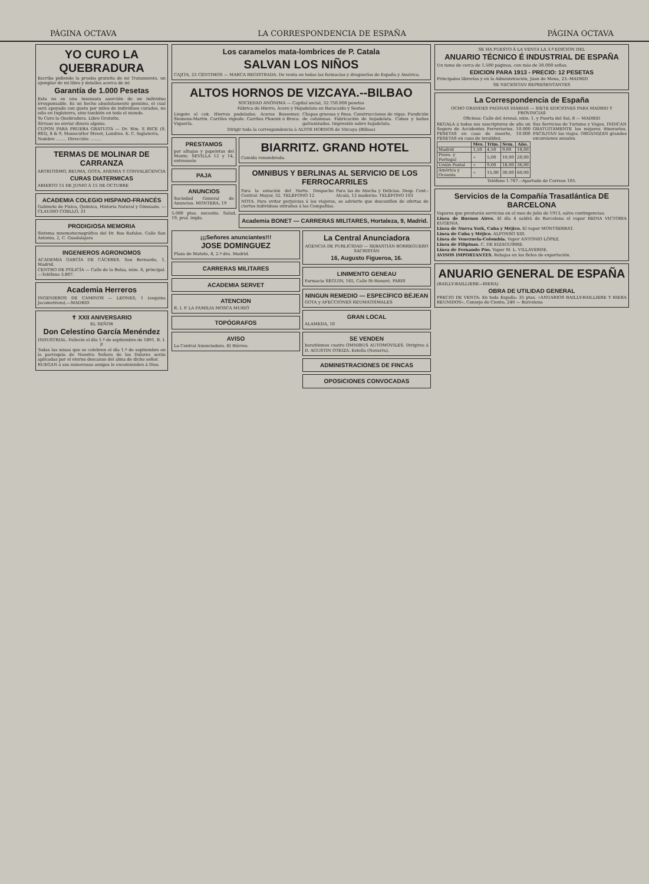PÁGINA OCTAVA LA CORRESPONDENCIA DE ESPAÑA PÁGINA OCTAVA
YO CURO LA QUEBRADURA
Escriba pidiendo la prueba gratuita de mi Tratamiento, un ejemplar de mi libro y detalles acerca de mi
Garantía de 1.000 Pesetas
Esta no es una insensata aserción de un individuo irresponsable. Es un hecho absolutamente genuino, el cual será apoyado con gusto por miles de individuos curados, no sólo en Inglaterra, sino también en todo el mundo.
Yo Curo la Quebradura. Libro Gratuito.
Sírvase no enviar dinero alguno.
CUPON PARA PRUEBA GRATUITA — Dr. Wm. S RICE (S. 883), 8 & 9, Stonecutter Street, Londres. E. C. Inglaterra.
Nombre ........ Dirección: ........
TERMAS DE MOLINAR DE CARRANZA
ARTRITISMO, REUMA, GOTA, ANEMIA Y CONVALECENCIA
CURAS DIATERMICAS
ABIERTO 15 DE JUNIO Á 15 DE OCTUBRE
ACADEMIA COLEGIO HISPANO-FRANCÉS
Gabinete de Física, Química, Historia Natural y Gimnasio. —CLAUDIO COELLO, 31
PRODIGIOSA MEMORIA
Sistema mnemotecnográfico del Dr. Ros Rafales. Calle San Antonio, 2, C. Guadalajara
INGENIEROS AGRONOMOS
ACADEMIA GARCÍA DE CÁCERES. San Bernardo, 1, Madrid.
CENTRO DE POLICÍA — Calle de la Bolsa, núm. 6, principal.—Teléfono 3.807.
Academia Herreros
INGENIEROS DE CAMINOS — LEONES, 1 (esquina Jacometrezo).—MADRID
✝ XXII ANIVERSARIO
EL SEÑOR
Don Celestino García Menéndez
INDUSTRIAL. Falleció el día 1.º de septiembre de 1891. R. I. P.
Todas las misas que se celebren el día 1.º de septiembre en la parroquia de Nuestra Señora de los Dolores serán aplicadas por el eterno descanso del alma de dicho señor.
RUEGAN á sus numerosos amigos le encomienden á Dios.
Los caramelos mata-lombrices de P. Catala
SALVAN LOS NIÑOS
CAJITA, 25 CÉNTIMOS — MARCA REGISTRADA. De venta en todas las farmacias y droguerías de España y América.
ALTOS HORNOS DE VIZCAYA.--BILBAO
SOCIEDAD ANÓNIMA — Capital social, 32.750.000 pesetas
Fábrica de Hierro, Acero y Hojadelata en Baracaldo y Sestao
Lingote al cok. Hierros pudelados. Aceros Bessemer, Siemens-Martin. Carriles vignole. Carriles Phœnix ó Broca. Viguería.
Chapas gruesas y finas. Construcciones de vigas. Fundición de columnas. Fabricación de hojadelata. Cubos y baños galvanizados. Impresión sobre hojadelata.
Dirigir toda la correspondencia á ALTOS HORNOS de Vizcaya (Bilbao)
PRESTAMOS
por alhajas y papeletas del Monte. SEVILLA 12 y 14, entresuelo
PAJA
ANUNCIOS
Sociedad General de Anuncios. MONTERA, 19
5.000 ptas. necesito. Salud, 19, pral. izqda.
BIARRITZ. GRAND HOTEL
Comida renombrada.
OMNIBUS Y BERLINAS AL SERVICIO DE LOS FERROCARRILES
Para la estación del Norte. Despacho Central: Mayor, 32. TELÉFONO 12
Para las de Atocha y Delicias. Desp. Cent.: Alcalá, 12 moderno. TELÉFONO 103
NOTA. Para evitar perjuicios á los viajeros, se advierte que desconfíen de ofertas de ciertos individuos extraños á las Compañías.
Academia BONET — CARRERAS MILITARES, Hortaleza, 9, Madrid.
¡¡¡Señores anunciantes!!!
JOSE DOMINGUEZ
Plaza de Matute, 8, 2.º dra. Madrid.
CARRERAS MILITARES
ACADEMIA SERVET
ATENCION
R. I. P. LA FAMILIA MOSCA MURIÓ
TOPÓGRAFOS
AVISO
La Central Anunciadora. El Hórreo.
La Central Anunciadora
AGENCIA DE PUBLICIDAD — SEBASTIÁN BORREGUERO SACRISTÁN
16, Augusto Figueroa, 16.
LINIMENTO GENEAU
Farmacia SÉGUIN, 165, Calle St-Honoré, PARIS
NINGUN REMEDIO — ESPECÍFICO BÉJEAN
GOTA y AFECCIONES REUMATISMALES
GRAN LOCAL
ALAMEDA, 10
SE VENDEN
baratísimos cuatro OMNIBUS AUTOMOVILES. Dirigirse á D. AGUSTIN OTEIZA. Estella (Navarra).
ADMINISTRACIONES DE FINCAS
OPOSICIONES CONVOCADAS
SE HA PUESTO Á LA VENTA LA 3.ª EDICION DEL
ANUARIO TÉCNICO É INDUSTRIAL DE ESPAÑA
Un tomo de cerca de 1.500 páginas, con más de 30.000 señas.
EDICION PARA 1913 - PRECIO: 12 PESETAS
Principales librerías y en la Administración, Juan de Mena, 23.-MADRID
SE NECESITAN REPRESENTANTES
La Correspondencia de España
OCHO GRANDES PAGINAS DIARIAS — SIETE EDICIONES PARA MADRID Y PROVINCIAS
Oficinas: Calle del Arenal, núm. 1, y Puerta del Sol, 8 — MADRID
REGALA á todos sus suscriptores de año un Seguro de Accidentes Ferroviarios. 10.000 PESETAS en caso de muerte, 10.000 PESETAS en caso de invalidez.
| | Mes. | Trim. | Sem. | Año. |
| --- | --- | --- | --- | --- |
| Madrid | 1,50 | 4,50 | 9,00 | 18,00 |
| Provs. y Portugal | » | 5,00 | 10,00 | 20,00 |
| Unión Postal | » | 9,00 | 18,00 | 36,00 |
| América y Oceanía | » | 15,00 | 30,00 | 60,00 |
Sus Servicios de Turismo y Viajes. INDICAN GRATUITAMENTE los mejores itinerarios. FACILITAN los viajes. ORGANIZAN grandes excursiones anuales.
Teléfono 1.767.--Apartado de Correos 105.
Servicios de la Compañía Trasatlántica DE BARCELONA
Vapores que prestarán servicios en el mes de julio de 1913, salvo contingencias.
Línea de Buenos Aires. El día 4 saldrá de Barcelona el vapor REINA VICTORIA EUGENIA.
Línea de Nueva York, Cuba y Méjico. El vapor MONTSERRAT.
Línea de Cuba y Méjico. ALFONSO XIII.
Línea de Venezuela-Colombia. Vapor ANTONIO LÓPEZ.
Línea de Filipinas. C. DE EIZAGUIRRE.
Línea de Fernando Póo. Vapor M. L. VILLAVERDE.
AVISOS IMPORTANTES. Rebajas en los fletes de exportación.
ANUARIO GENERAL DE ESPAÑA
(BAILLY-BAILLIERE—RIERA)
OBRA DE UTILIDAD GENERAL
PRECIO DE VENTA: En toda España: 35 ptas. «ANUARIOS BAILLY-BAILLIERE Y RIERA REUNIDOS», Consejo de Ciento, 240 — Barcelona